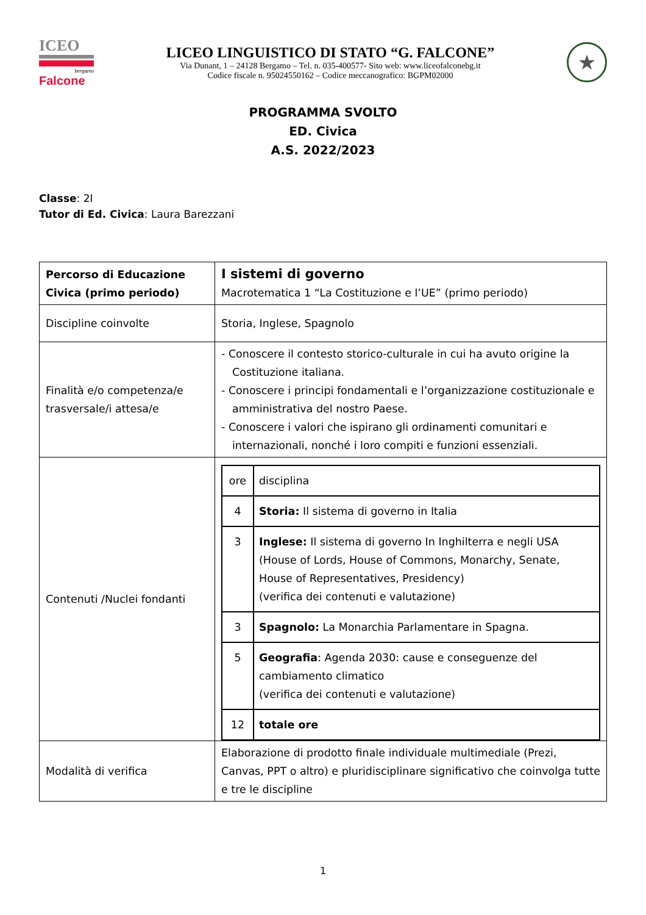ICEO
bergamo
Falcone
LICEO LINGUISTICO DI STATO “G. FALCONE”
Via Dunant, 1 – 24128 Bergamo – Tel. n. 035-400577- Sito web: www.liceofalconebg.it
Codice fiscale n. 95024550162 – Codice meccanografico: BGPM02000
★
PROGRAMMA SVOLTO
ED. Civica
A.S. 2022/2023
Classe: 2I
Tutor di Ed. Civica: Laura Barezzani
| Percorso di Educazione Civica (primo periodo) | I sistemi di governo Macrotematica 1 “La Costituzione e l’UE” (primo periodo) |
| Discipline coinvolte | Storia, Inglese, Spagnolo |
| Finalità e/o competenza/e trasversale/i attesa/e | - Conoscere il contesto storico-culturale in cui ha avuto origine la Costituzione italiana. - Conoscere i principi fondamentali e l’organizzazione costituzionale e amministrativa del nostro Paese. - Conoscere i valori che ispirano gli ordinamenti comunitari e internazionali, nonché i loro compiti e funzioni essenziali. |
| Contenuti /Nuclei fondanti | / ore / disciplina / / 4 / Storia: Il sistema di governo in Italia / / 3 / Inglese: Il sistema di governo In Inghilterra e negli USA (House of Lords, House of Commons, Monarchy, Senate, House of Representatives, Presidency) (verifica dei contenuti e valutazione) / / 3 / Spagnolo: La Monarchia Parlamentare in Spagna. / / 5 / Geografia : Agenda 2030: cause e conseguenze del cambiamento climatico (verifica dei contenuti e valutazione) / / 12 / totale ore / |
| Modalità di verifica | Elaborazione di prodotto finale individuale multimediale (Prezi, Canvas, PPT o altro) e pluridisciplinare significativo che coinvolga tutte e tre le discipline |
1